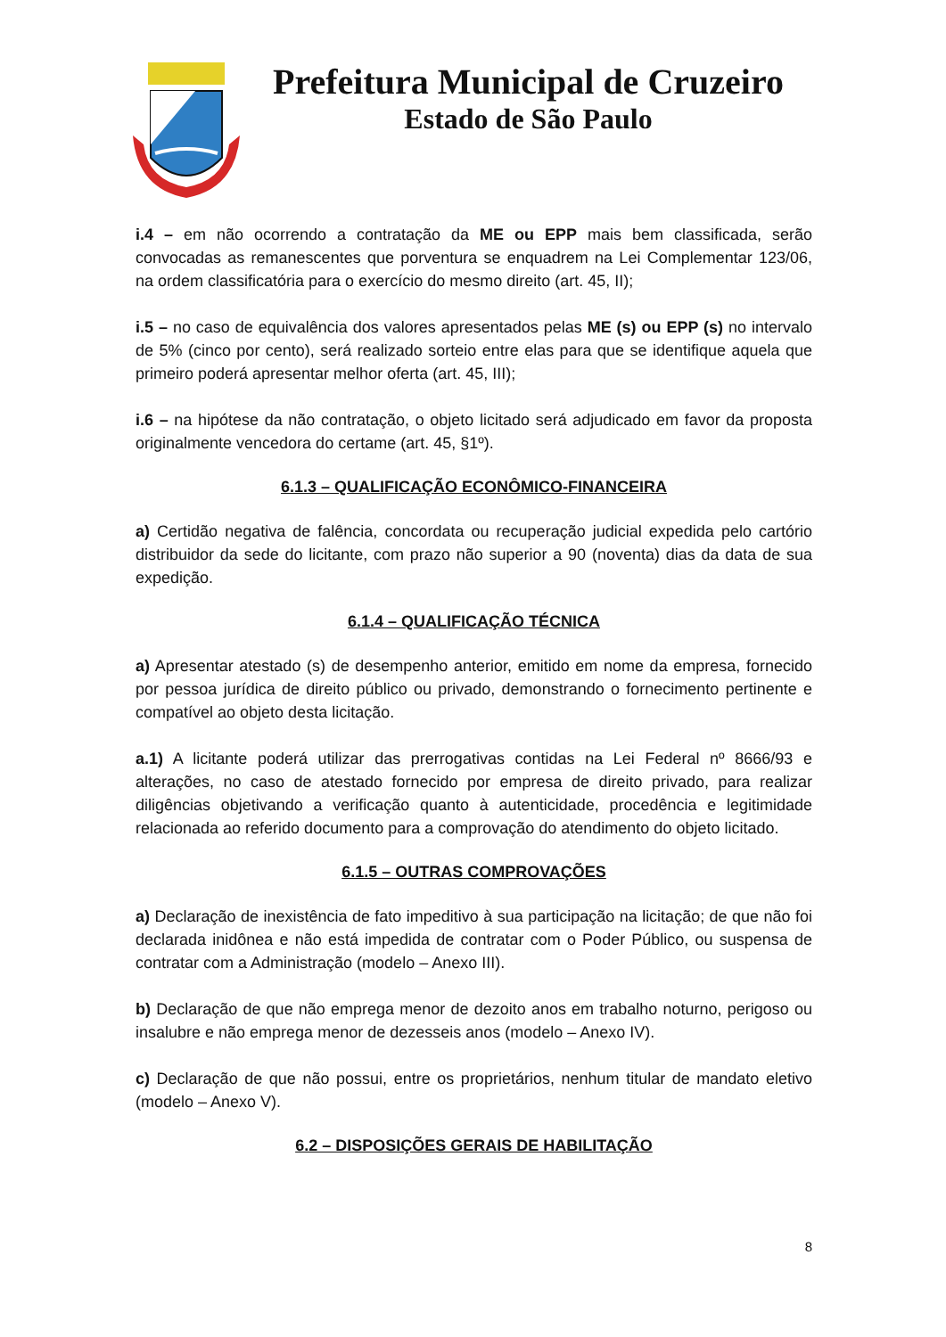Prefeitura Municipal de Cruzeiro
Estado de São Paulo
i.4 – em não ocorrendo a contratação da ME ou EPP mais bem classificada, serão convocadas as remanescentes que porventura se enquadrem na Lei Complementar 123/06, na ordem classificatória para o exercício do mesmo direito (art. 45, II);
i.5 – no caso de equivalência dos valores apresentados pelas ME (s) ou EPP (s) no intervalo de 5% (cinco por cento), será realizado sorteio entre elas para que se identifique aquela que primeiro poderá apresentar melhor oferta (art. 45, III);
i.6 – na hipótese da não contratação, o objeto licitado será adjudicado em favor da proposta originalmente vencedora do certame (art. 45, §1º).
6.1.3 – QUALIFICAÇÃO ECONÔMICO-FINANCEIRA
a) Certidão negativa de falência, concordata ou recuperação judicial expedida pelo cartório distribuidor da sede do licitante, com prazo não superior a 90 (noventa) dias da data de sua expedição.
6.1.4 – QUALIFICAÇÃO TÉCNICA
a) Apresentar atestado (s) de desempenho anterior, emitido em nome da empresa, fornecido por pessoa jurídica de direito público ou privado, demonstrando o fornecimento pertinente e compatível ao objeto desta licitação.
a.1) A licitante poderá utilizar das prerrogativas contidas na Lei Federal nº 8666/93 e alterações, no caso de atestado fornecido por empresa de direito privado, para realizar diligências objetivando a verificação quanto à autenticidade, procedência e legitimidade relacionada ao referido documento para a comprovação do atendimento do objeto licitado.
6.1.5 – OUTRAS COMPROVAÇÕES
a) Declaração de inexistência de fato impeditivo à sua participação na licitação; de que não foi declarada inidônea e não está impedida de contratar com o Poder Público, ou suspensa de contratar com a Administração (modelo – Anexo III).
b) Declaração de que não emprega menor de dezoito anos em trabalho noturno, perigoso ou insalubre e não emprega menor de dezesseis anos (modelo – Anexo IV).
c) Declaração de que não possui, entre os proprietários, nenhum titular de mandato eletivo (modelo – Anexo V).
6.2 – DISPOSIÇÕES GERAIS DE HABILITAÇÃO
8